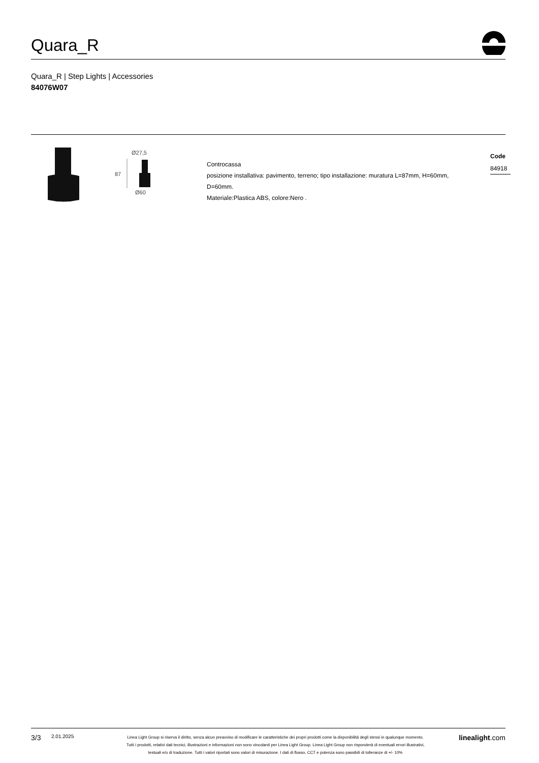Quara_R
Quara_R | Step Lights | Accessories
84076W07
Ø27,5
87
Ø60
Controcassa
posizione installativa: pavimento, terreno; tipo installazione: muratura L=87mm, H=60mm, D=60mm.
Materiale:Plastica ABS, colore:Nero .
Code
84918
3/3 2.01.2025 Linea Light Group si riserva il diritto, senza alcun preavviso di modificare le caratteristiche dei propri prodotti come la disponibilità degli stessi in qualunque momento.
Tutti i prodotti, relativi dati tecnici, illustrazioni e informazioni non sono vincolanti per Linea Light Group. Linea Light Group non risponderà di eventuali errori illustrativi,
testuali e/o di traduzione. Tutti i valori riportati sono valori di misurazione. I dati di flusso, CCT e potenza sono passibili di tolleranze di +/- 10% linealight.com